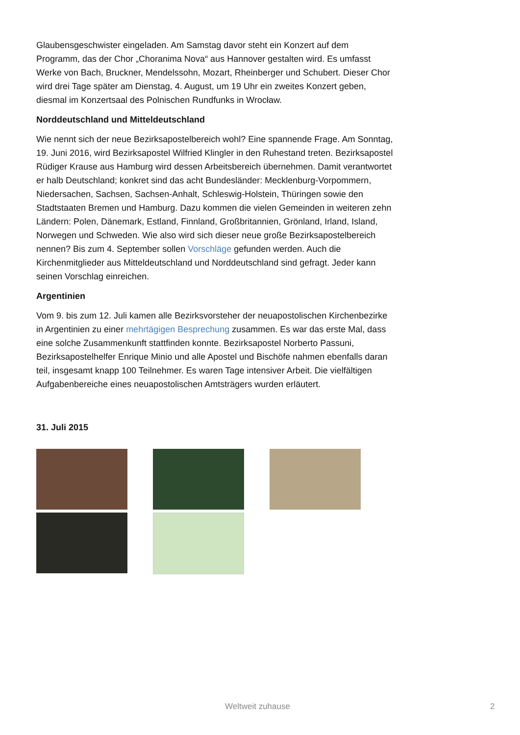Glaubensgeschwister eingeladen. Am Samstag davor steht ein Konzert auf dem Programm, das der Chor „Choranima Nova“ aus Hannover gestalten wird. Es umfasst Werke von Bach, Bruckner, Mendelssohn, Mozart, Rheinberger und Schubert. Dieser Chor wird drei Tage später am Dienstag, 4. August, um 19 Uhr ein zweites Konzert geben, diesmal im Konzertsaal des Polnischen Rundfunks in Wrocław.
Norddeutschland und Mitteldeutschland
Wie nennt sich der neue Bezirksapostelbereich wohl? Eine spannende Frage. Am Sonntag, 19. Juni 2016, wird Bezirksapostel Wilfried Klingler in den Ruhestand treten. Bezirksapostel Rüdiger Krause aus Hamburg wird dessen Arbeitsbereich übernehmen. Damit verantwortet er halb Deutschland; konkret sind das acht Bundesländer: Mecklenburg-Vorpommern, Niedersachen, Sachsen, Sachsen-Anhalt, Schleswig-Holstein, Thüringen sowie den Stadtstaaten Bremen und Hamburg. Dazu kommen die vielen Gemeinden in weiteren zehn Ländern: Polen, Dänemark, Estland, Finnland, Großbritannien, Grönland, Irland, Island, Norwegen und Schweden. Wie also wird sich dieser neue große Bezirksapostelbereich nennen? Bis zum 4. September sollen Vorschläge gefunden werden. Auch die Kirchenmitglieder aus Mitteldeutschland und Norddeutschland sind gefragt. Jeder kann seinen Vorschlag einreichen.
Argentinien
Vom 9. bis zum 12. Juli kamen alle Bezirksvorsteher der neuapostolischen Kirchenbezirke in Argentinien zu einer mehrtägigen Besprechung zusammen. Es war das erste Mal, dass eine solche Zusammenkunft stattfinden konnte. Bezirksapostel Norberto Passuni, Bezirksapostelhelfer Enrique Minio und alle Apostel und Bischöfe nahmen ebenfalls daran teil, insgesamt knapp 100 Teilnehmer. Es waren Tage intensiver Arbeit. Die vielfältigen Aufgabenbereiche eines neuapostolischen Amtsträgers wurden erläutert.
31. Juli 2015
Weltweit zuhause 2